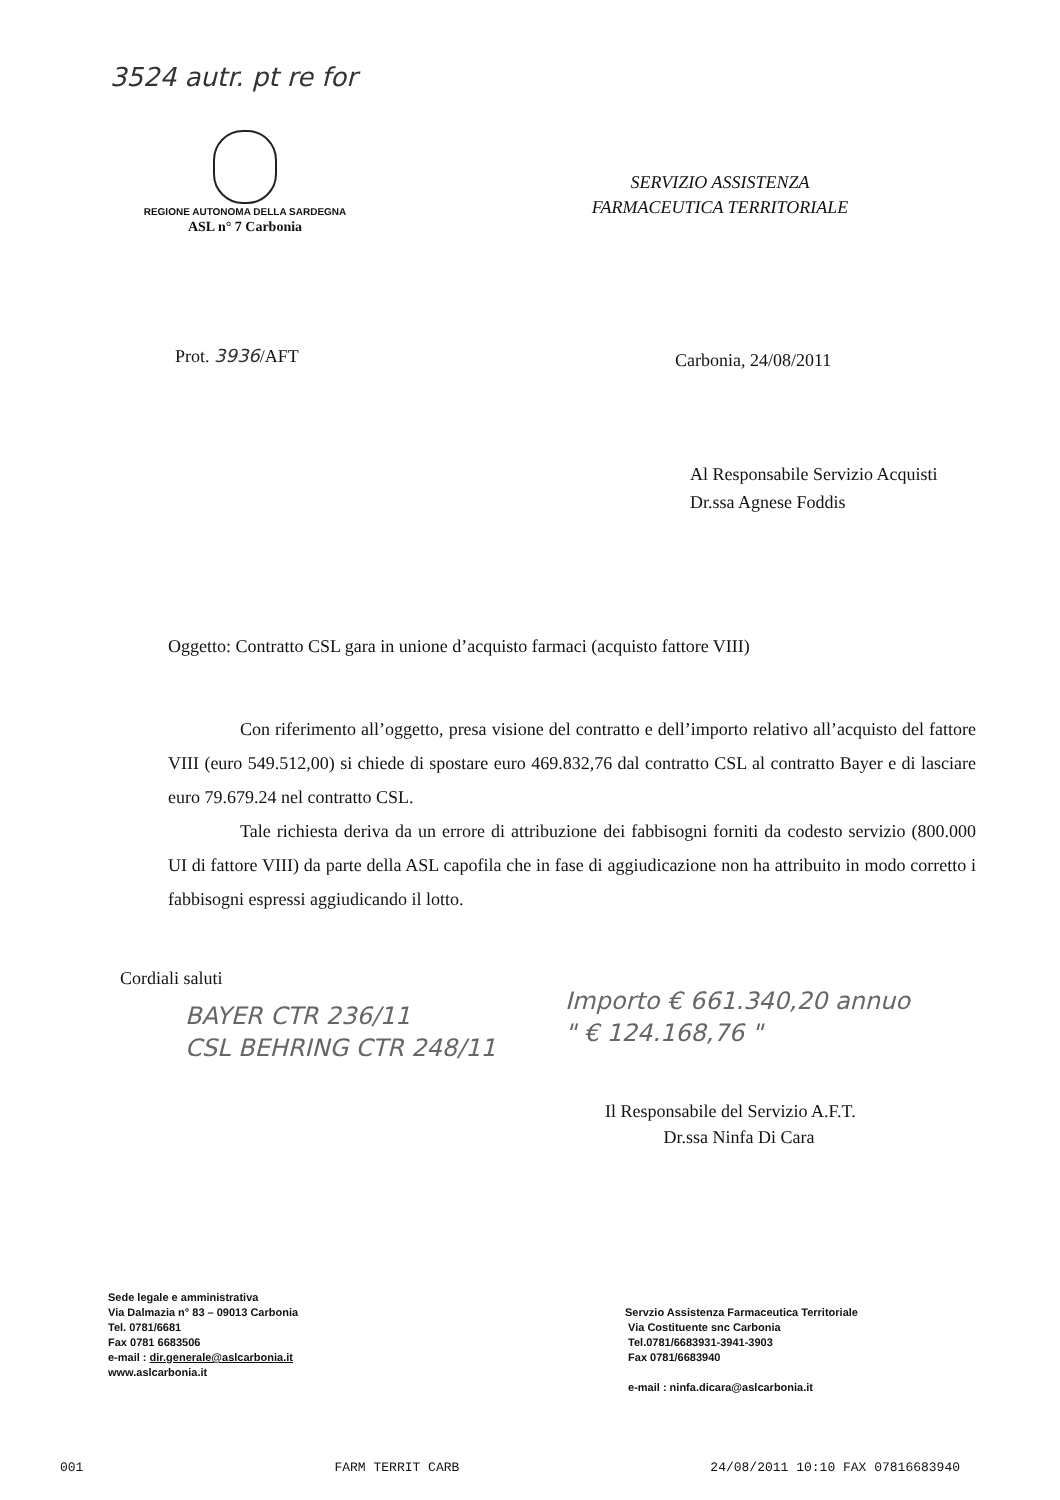3524 autr. pt re for
REGIONE AUTONOMA DELLA SARDEGNA
ASL n° 7 Carbonia
SERVIZIO ASSISTENZA
FARMACEUTICA TERRITORIALE
Prot. 3936/AFT Carbonia, 24/08/2011
Al Responsabile Servizio Acquisti
Dr.ssa Agnese Foddis
Oggetto: Contratto CSL gara in unione d’acquisto farmaci (acquisto fattore VIII)
Con riferimento all’oggetto, presa visione del contratto e dell’importo relativo all’acquisto del fattore VIII (euro 549.512,00) si chiede di spostare euro 469.832,76 dal contratto CSL al contratto Bayer e di lasciare euro 79.679.24 nel contratto CSL.
Tale richiesta deriva da un errore di attribuzione dei fabbisogni forniti da codesto servizio (800.000 UI di fattore VIII) da parte della ASL capofila che in fase di aggiudicazione non ha attribuito in modo corretto i fabbisogni espressi aggiudicando il lotto.
Cordiali saluti
BAYER CTR 236/11
CSL BEHRING CTR 248/11
Importo € 661.340,20 annuo
" € 124.168,76 "
Il Responsabile del Servizio A.F.T.
Dr.ssa Ninfa Di Cara
Sede legale e amministrativa
Via Dalmazia n° 83 – 09013 Carbonia
Tel. 0781/6681
Fax 0781 6683506
e-mail : dir.generale@aslcarbonia.it
www.aslcarbonia.it
Servzio Assistenza Farmaceutica Territoriale
Via Costituente snc Carbonia
Tel.0781/6683931-3941-3903
Fax 0781/6683940
e-mail : ninfa.dicara@aslcarbonia.it
001 FARM TERRIT CARB 24/08/2011 10:10 FAX 07816683940